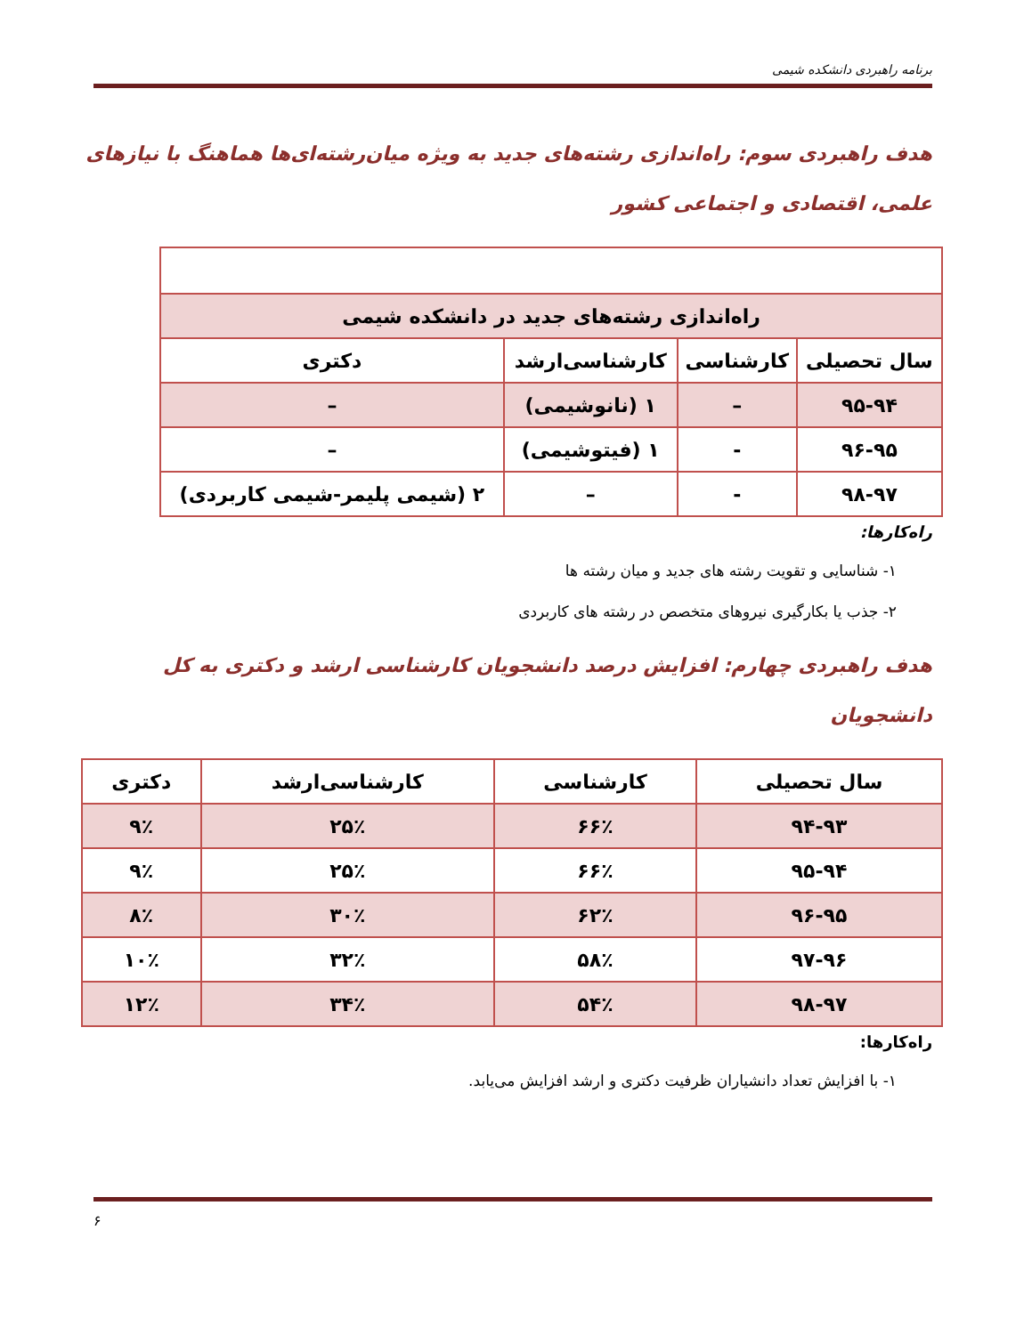برنامه راهبردی دانشکده شیمی
هدف راهبردی سوم: راه‌اندازی رشته‌های جدید به ویژه میان‌رشته‌ای‌ها هماهنگ با نیازهای علمی، اقتصادی و اجتماعی کشور
| راه‌اندازی رشته‌های جدید در دانشکده شیمی | | | |
| سال تحصیلی | کارشناسی | کارشناسی‌ارشد | دکتری |
| ۹۵-۹۴ | – | ۱ (نانوشیمی) | – |
| ۹۶-۹۵ | - | ۱ (فیتوشیمی) | – |
| ۹۸-۹۷ | - | – | ۲ (شیمی پلیمر-شیمی کاربردی) |
راه‌کارها:
۱- شناسایی و تقویت رشته های جدید و میان رشته ها
۲- جذب یا بکارگیری نیروهای متخصص در رشته های کاربردی
هدف راهبردی چهارم: افزایش درصد دانشجویان کارشناسی ارشد و دکتری به کل دانشجویان
| سال تحصیلی | کارشناسی | کارشناسی‌ارشد | دکتری |
| --- | --- | --- | --- |
| ۹۴-۹۳ | ۶۶٪ | ۲۵٪ | ۹٪ |
| ۹۵-۹۴ | ۶۶٪ | ۲۵٪ | ۹٪ |
| ۹۶-۹۵ | ۶۲٪ | ۳۰٪ | ۸٪ |
| ۹۷-۹۶ | ۵۸٪ | ۳۲٪ | ۱۰٪ |
| ۹۸-۹۷ | ۵۴٪ | ۳۴٪ | ۱۲٪ |
راه‌کارها:
۱- با افزایش تعداد دانشیاران ظرفیت دکتری و ارشد افزایش می‌یابد.
۶